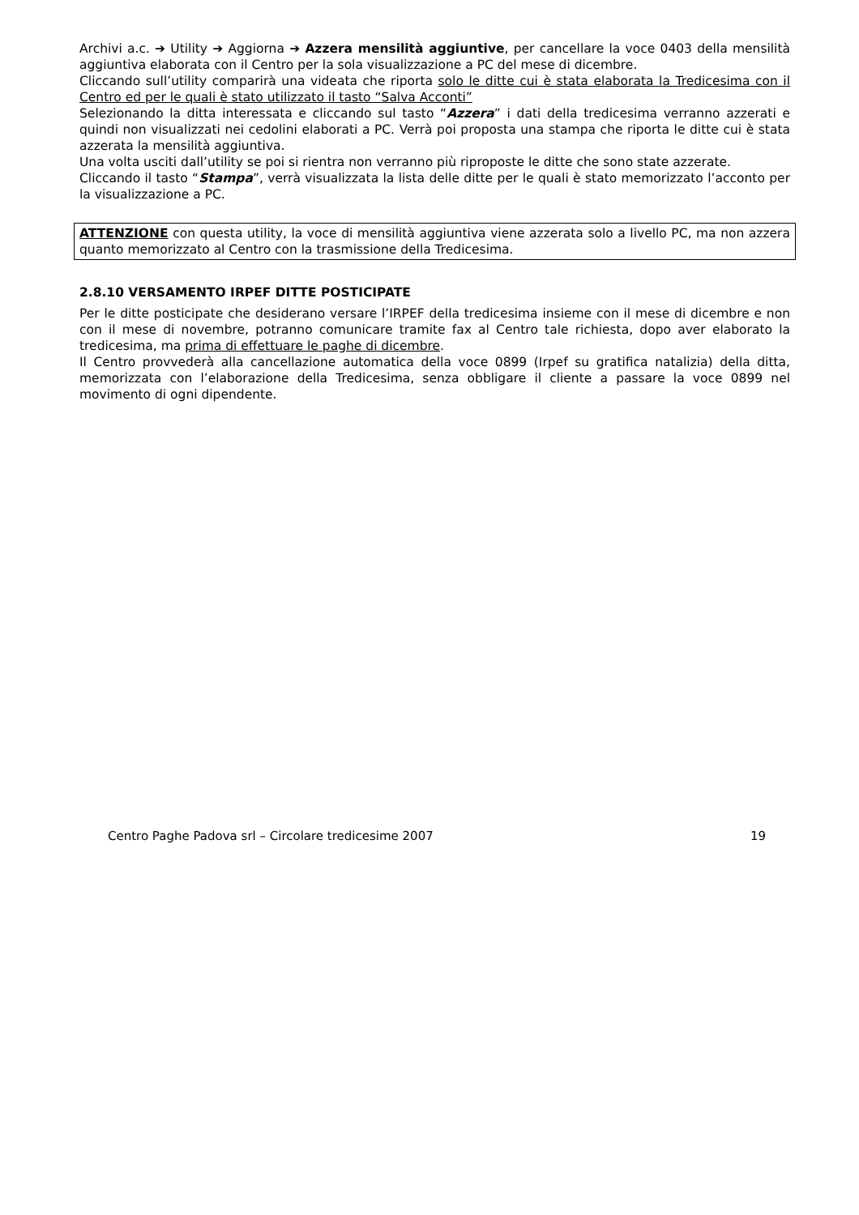Archivi a.c. ➔ Utility ➔ Aggiorna ➔ Azzera mensilità aggiuntive, per cancellare la voce 0403 della mensilità aggiuntiva elaborata con il Centro per la sola visualizzazione a PC del mese di dicembre.
Cliccando sull’utility comparirà una videata che riporta solo le ditte cui è stata elaborata la Tredicesima con il Centro ed per le quali è stato utilizzato il tasto “Salva Acconti”
Selezionando la ditta interessata e cliccando sul tasto “Azzera” i dati della tredicesima verranno azzerati e quindi non visualizzati nei cedolini elaborati a PC. Verrà poi proposta una stampa che riporta le ditte cui è stata azzerata la mensilità aggiuntiva.
Una volta usciti dall’utility se poi si rientra non verranno più riproposte le ditte che sono state azzerate.
Cliccando il tasto “Stampa”, verrà visualizzata la lista delle ditte per le quali è stato memorizzato l’acconto per la visualizzazione a PC.
ATTENZIONE con questa utility, la voce di mensilità aggiuntiva viene azzerata solo a livello PC, ma non azzera quanto memorizzato al Centro con la trasmissione della Tredicesima.
2.8.10 VERSAMENTO IRPEF DITTE POSTICIPATE
Per le ditte posticipate che desiderano versare l’IRPEF della tredicesima insieme con il mese di dicembre e non con il mese di novembre, potranno comunicare tramite fax al Centro tale richiesta, dopo aver elaborato la tredicesima, ma prima di effettuare le paghe di dicembre.
Il Centro provvederà alla cancellazione automatica della voce 0899 (Irpef su gratifica natalizia) della ditta, memorizzata con l’elaborazione della Tredicesima, senza obbligare il cliente a passare la voce 0899 nel movimento di ogni dipendente.
Centro Paghe Padova srl – Circolare tredicesime 2007 19